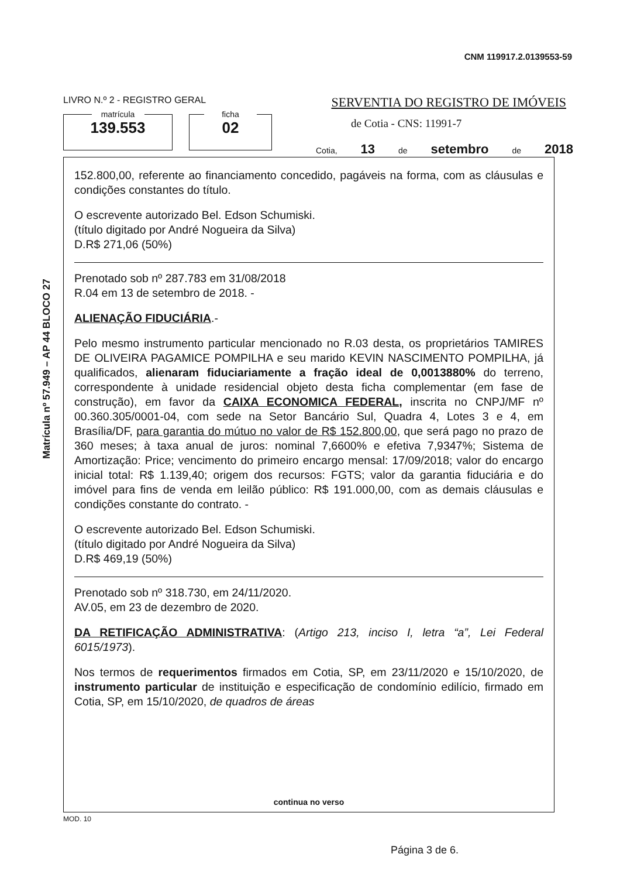CNM 119917.2.0139553-59
LIVRO N.º 2 - REGISTRO GERAL
SERVENTIA DO REGISTRO DE IMÓVEIS
matrícula
139.553
ficha
02
de Cotia - CNS: 11991-7
Cotia, 13 de setembro de 2018
Matrícula nº 57.949 – AP 44 BLOCO 27
152.800,00, referente ao financiamento concedido, pagáveis na forma, com as cláusulas e condições constantes do título.
O escrevente autorizado Bel. Edson Schumiski.
(título digitado por André Nogueira da Silva)
D.R$ 271,06 (50%)
Prenotado sob nº 287.783 em 31/08/2018
R.04 em 13 de setembro de 2018. -
ALIENAÇÃO FIDUCIÁRIA.-
Pelo mesmo instrumento particular mencionado no R.03 desta, os proprietários TAMIRES DE OLIVEIRA PAGAMICE POMPILHA e seu marido KEVIN NASCIMENTO POMPILHA, já qualificados, alienaram fiduciariamente a fração ideal de 0,0013880% do terreno, correspondente à unidade residencial objeto desta ficha complementar (em fase de construção), em favor da CAIXA ECONOMICA FEDERAL, inscrita no CNPJ/MF nº 00.360.305/0001-04, com sede na Setor Bancário Sul, Quadra 4, Lotes 3 e 4, em Brasília/DF, para garantia do mútuo no valor de R$ 152.800,00, que será pago no prazo de 360 meses; à taxa anual de juros: nominal 7,6600% e efetiva 7,9347%; Sistema de Amortização: Price; vencimento do primeiro encargo mensal: 17/09/2018; valor do encargo inicial total: R$ 1.139,40; origem dos recursos: FGTS; valor da garantia fiduciária e do imóvel para fins de venda em leilão público: R$ 191.000,00, com as demais cláusulas e condições constante do contrato. -
O escrevente autorizado Bel. Edson Schumiski.
(título digitado por André Nogueira da Silva)
D.R$ 469,19 (50%)
Prenotado sob nº 318.730, em 24/11/2020.
AV.05, em 23 de dezembro de 2020.
DA RETIFICAÇÃO ADMINISTRATIVA: (Artigo 213, inciso I, letra “a”, Lei Federal 6015/1973).
Nos termos de requerimentos firmados em Cotia, SP, em 23/11/2020 e 15/10/2020, de instrumento particular de instituição e especificação de condomínio edilício, firmado em Cotia, SP, em 15/10/2020, de quadros de áreas
continua no verso
MOD. 10
Página 3 de 6.